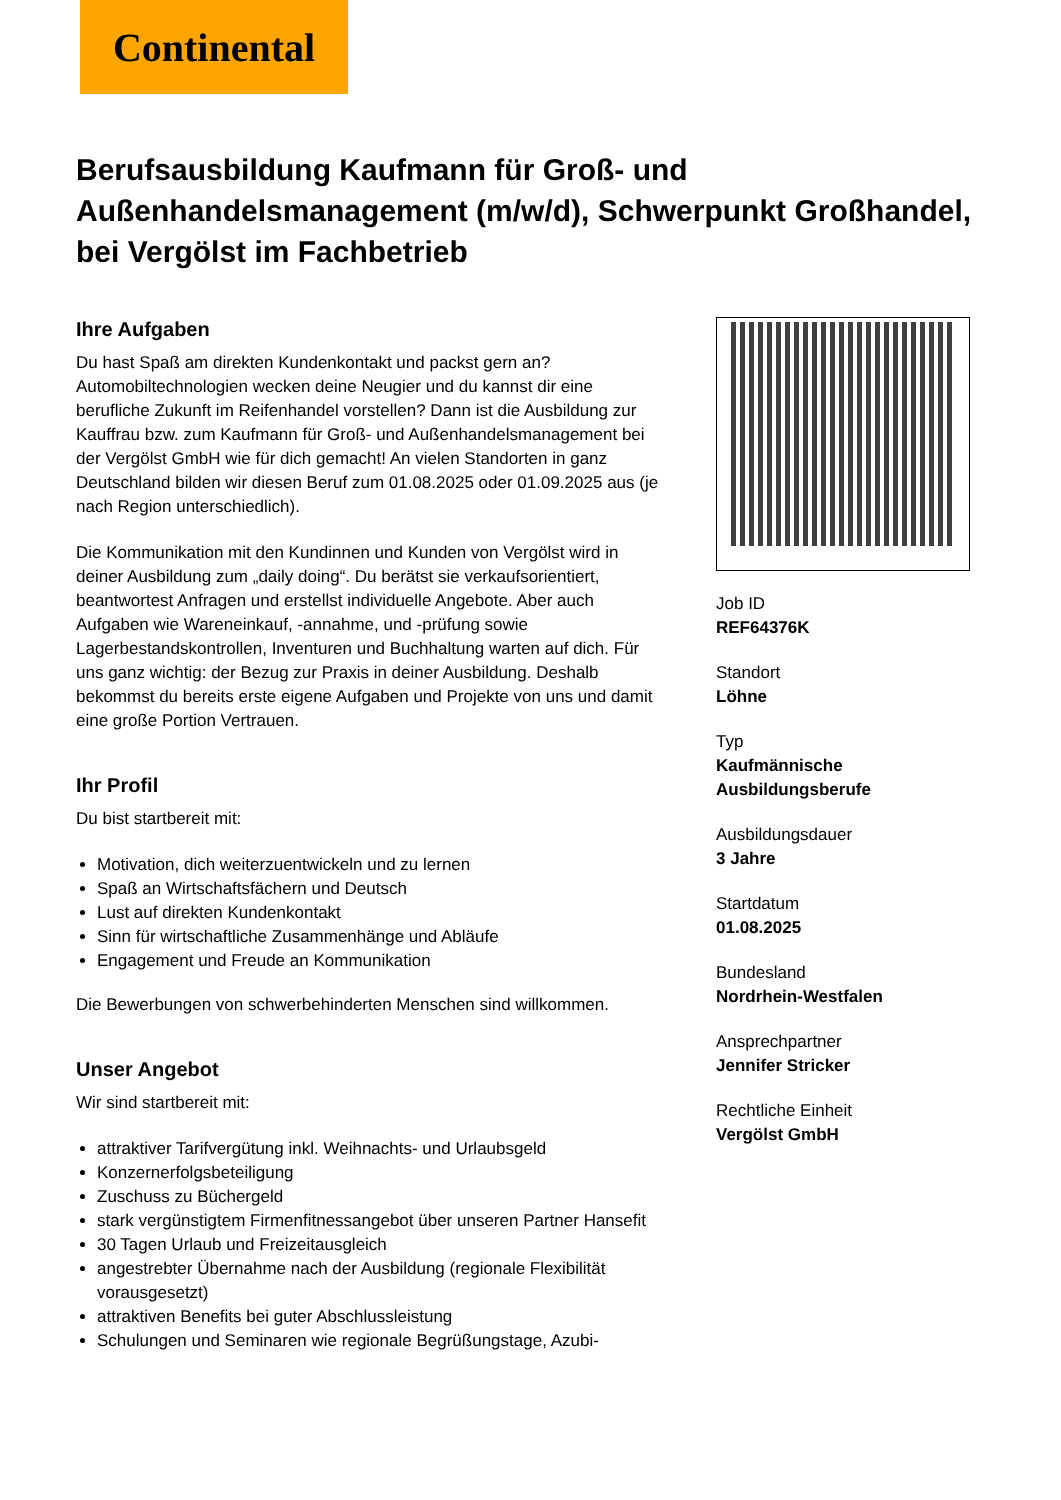Continental
Berufsausbildung Kaufmann für Groß- und Außenhandelsmanagement (m/w/d), Schwerpunkt Großhandel, bei Vergölst im Fachbetrieb
Ihre Aufgaben
Du hast Spaß am direkten Kundenkontakt und packst gern an? Automobiltechnologien wecken deine Neugier und du kannst dir eine berufliche Zukunft im Reifenhandel vorstellen? Dann ist die Ausbildung zur Kauffrau bzw. zum Kaufmann für Groß- und Außenhandelsmanagement bei der Vergölst GmbH wie für dich gemacht! An vielen Standorten in ganz Deutschland bilden wir diesen Beruf zum 01.08.2025 oder 01.09.2025 aus (je nach Region unterschiedlich).
Die Kommunikation mit den Kundinnen und Kunden von Vergölst wird in deiner Ausbildung zum „daily doing“. Du berätst sie verkaufsorientiert, beantwortest Anfragen und erstellst individuelle Angebote. Aber auch Aufgaben wie Wareneinkauf, -annahme, und -prüfung sowie Lagerbestandskontrollen, Inventuren und Buchhaltung warten auf dich. Für uns ganz wichtig: der Bezug zur Praxis in deiner Ausbildung. Deshalb bekommst du bereits erste eigene Aufgaben und Projekte von uns und damit eine große Portion Vertrauen.
Ihr Profil
Du bist startbereit mit:
Motivation, dich weiterzuentwickeln und zu lernen
Spaß an Wirtschaftsfächern und Deutsch
Lust auf direkten Kundenkontakt
Sinn für wirtschaftliche Zusammenhänge und Abläufe
Engagement und Freude an Kommunikation
Die Bewerbungen von schwerbehinderten Menschen sind willkommen.
Unser Angebot
Wir sind startbereit mit:
attraktiver Tarifvergütung inkl. Weihnachts- und Urlaubsgeld
Konzernerfolgsbeteiligung
Zuschuss zu Büchergeld
stark vergünstigtem Firmenfitnessangebot über unseren Partner Hansefit
30 Tagen Urlaub und Freizeitausgleich
angestrebter Übernahme nach der Ausbildung (regionale Flexibilität vorausgesetzt)
attraktiven Benefits bei guter Abschlussleistung
Schulungen und Seminaren wie regionale Begrüßungstage, Azubi-
Job ID
REF64376K
Standort
Löhne
Typ
Kaufmännische Ausbildungsberufe
Ausbildungsdauer
3 Jahre
Startdatum
01.08.2025
Bundesland
Nordrhein-Westfalen
Ansprechpartner
Jennifer Stricker
Rechtliche Einheit
Vergölst GmbH